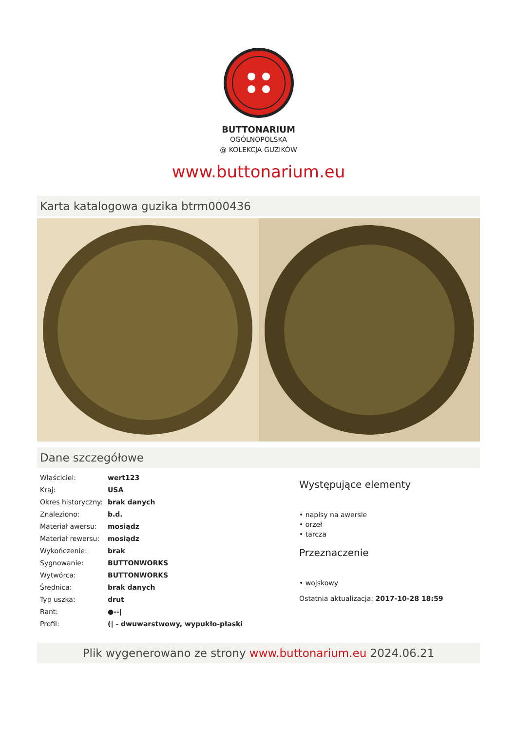BUTTONARIUM
OGÓLNOPOLSKA
@ KOLEKCJA GUZIKÓW
www.buttonarium.eu
Karta katalogowa guzika btrm000436
Dane szczegółowe
| Właściciel: | wert123 |
| Kraj: | USA |
| Okres historyczny: | brak danych |
| Znaleziono: | b.d. |
| Materiał awersu: | mosiądz |
| Materiał rewersu: | mosiądz |
| Wykończenie: | brak |
| Sygnowanie: | BUTTONWORKS |
| Wytwórca: | BUTTONWORKS |
| Średnica: | brak danych |
| Typ uszka: | drut |
| Rant: | ●--/ |
| Profil: | (/ - dwuwarstwowy, wypukło-płaski |
Występujące elementy
• napisy na awersie
• orzeł
• tarcza
Przeznaczenie
• wojskowy
Ostatnia aktualizacja: 2017-10-28 18:59
Plik wygenerowano ze strony www.buttonarium.eu 2024.06.21